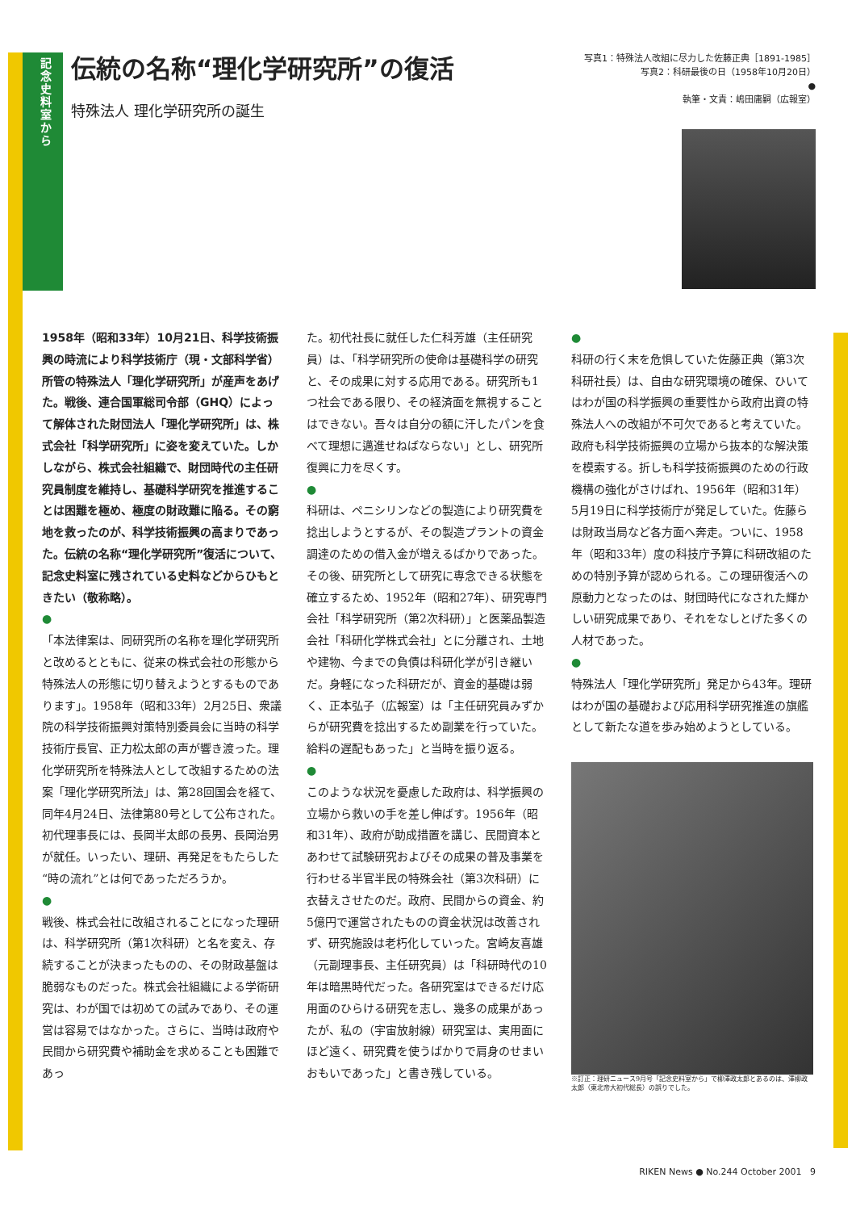記念史料室から
伝統の名称“理化学研究所”の復活
特殊法人 理化学研究所の誕生
写真1：特殊法人改組に尽力した佐藤正典［1891-1985］
写真2：科研最後の日（1958年10月20日）
●
執筆・文責：嶋田庸嗣（広報室）
1958年（昭和33年）10月21日、科学技術振興の時流により科学技術庁（現・文部科学省）所管の特殊法人「理化学研究所」が産声をあげた。戦後、連合国軍総司令部（GHQ）によって解体された財団法人「理化学研究所」は、株式会社「科学研究所」に姿を変えていた。しかしながら、株式会社組織で、財団時代の主任研究員制度を維持し、基礎科学研究を推進することは困難を極め、極度の財政難に陥る。その窮地を救ったのが、科学技術振興の高まりであった。伝統の名称“理化学研究所”復活について、記念史料室に残されている史料などからひもときたい（敬称略）。
●
「本法律案は、同研究所の名称を理化学研究所と改めるとともに、従来の株式会社の形態から特殊法人の形態に切り替えようとするものであります」。1958年（昭和33年）2月25日、衆議院の科学技術振興対策特別委員会に当時の科学技術庁長官、正力松太郎の声が響き渡った。理化学研究所を特殊法人として改組するための法案「理化学研究所法」は、第28回国会を経て、同年4月24日、法律第80号として公布された。初代理事長には、長岡半太郎の長男、長岡治男が就任。いったい、理研、再発足をもたらした“時の流れ”とは何であっただろうか。
●
戦後、株式会社に改組されることになった理研は、科学研究所（第1次科研）と名を変え、存続することが決まったものの、その財政基盤は脆弱なものだった。株式会社組織による学術研究は、わが国では初めての試みであり、その運営は容易ではなかった。さらに、当時は政府や民間から研究費や補助金を求めることも困難であっ
た。初代社長に就任した仁科芳雄（主任研究員）は、「科学研究所の使命は基礎科学の研究と、その成果に対する応用である。研究所も1つ社会である限り、その経済面を無視することはできない。吾々は自分の額に汗したパンを食べて理想に邁進せねばならない」とし、研究所復興に力を尽くす。
●
科研は、ペニシリンなどの製造により研究費を捻出しようとするが、その製造プラントの資金調達のための借入金が増えるばかりであった。その後、研究所として研究に専念できる状態を確立するため、1952年（昭和27年）、研究専門会社「科学研究所（第2次科研）」と医薬品製造会社「科研化学株式会社」とに分離され、土地や建物、今までの負債は科研化学が引き継いだ。身軽になった科研だが、資金的基礎は弱く、正本弘子（広報室）は「主任研究員みずからが研究費を捻出するため副業を行っていた。給料の遅配もあった」と当時を振り返る。
●
このような状況を憂慮した政府は、科学振興の立場から救いの手を差し伸ばす。1956年（昭和31年）、政府が助成措置を講じ、民間資本とあわせて試験研究およびその成果の普及事業を行わせる半官半民の特殊会社（第3次科研）に衣替えさせたのだ。政府、民間からの資金、約5億円で運営されたものの資金状況は改善されず、研究施設は老朽化していった。宮崎友喜雄（元副理事長、主任研究員）は「科研時代の10年は暗黒時代だった。各研究室はできるだけ応用面のひらける研究を志し、幾多の成果があったが、私の（宇宙放射線）研究室は、実用面にほど遠く、研究費を使うばかりで肩身のせまいおもいであった」と書き残している。
●
科研の行く末を危惧していた佐藤正典（第3次科研社長）は、自由な研究環境の確保、ひいてはわが国の科学振興の重要性から政府出資の特殊法人への改組が不可欠であると考えていた。政府も科学技術振興の立場から抜本的な解決策を模索する。折しも科学技術振興のための行政機構の強化がさけばれ、1956年（昭和31年）5月19日に科学技術庁が発足していた。佐藤らは財政当局など各方面へ奔走。ついに、1958年（昭和33年）度の科技庁予算に科研改組のための特別予算が認められる。この理研復活への原動力となったのは、財団時代になされた輝かしい研究成果であり、それをなしとげた多くの人材であった。
●
特殊法人「理化学研究所」発足から43年。理研はわが国の基礎および応用科学研究推進の旗艦として新たな道を歩み始めようとしている。
※訂正：理研ニュース9月号「記念史料室から」で柳澤政太郎とあるのは、澤柳政太郎（東北帝大初代総長）の誤りでした。
RIKEN News ● No.244 October 2001 9